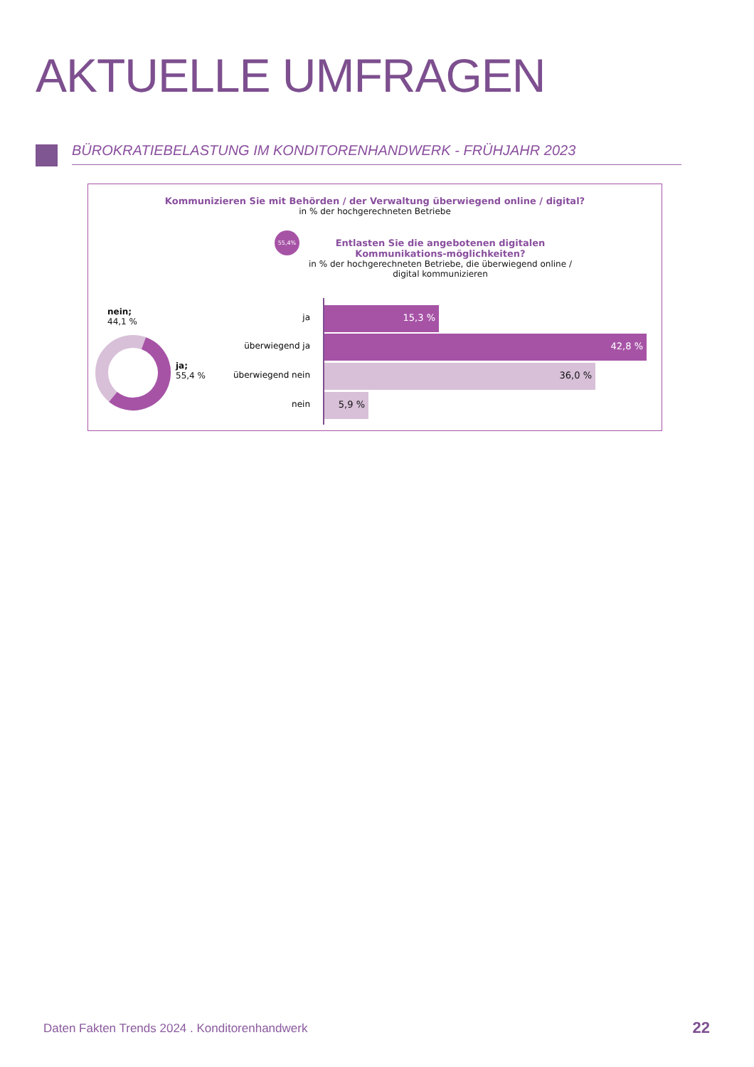AKTUELLE UMFRAGEN
BÜROKRATIEBELASTUNG IM KONDITORENHANDWERK - FRÜHJAHR 2023
Kommunizieren Sie mit Behörden / der Verwaltung überwiegend online / digital?
in % der hochgerechneten Betriebe
55,4%
Entlasten Sie die angebotenen digitalen Kommunikations-möglichkeiten?
in % der hochgerechneten Betriebe, die überwiegend online / digital kommunizieren
nein;
44,1 %
ja;
55,4 %
ja
15,3 %
überwiegend ja
42,8 %
überwiegend nein
36,0 %
nein
5,9 %
Daten Fakten Trends 2024 . Konditorenhandwerk
22